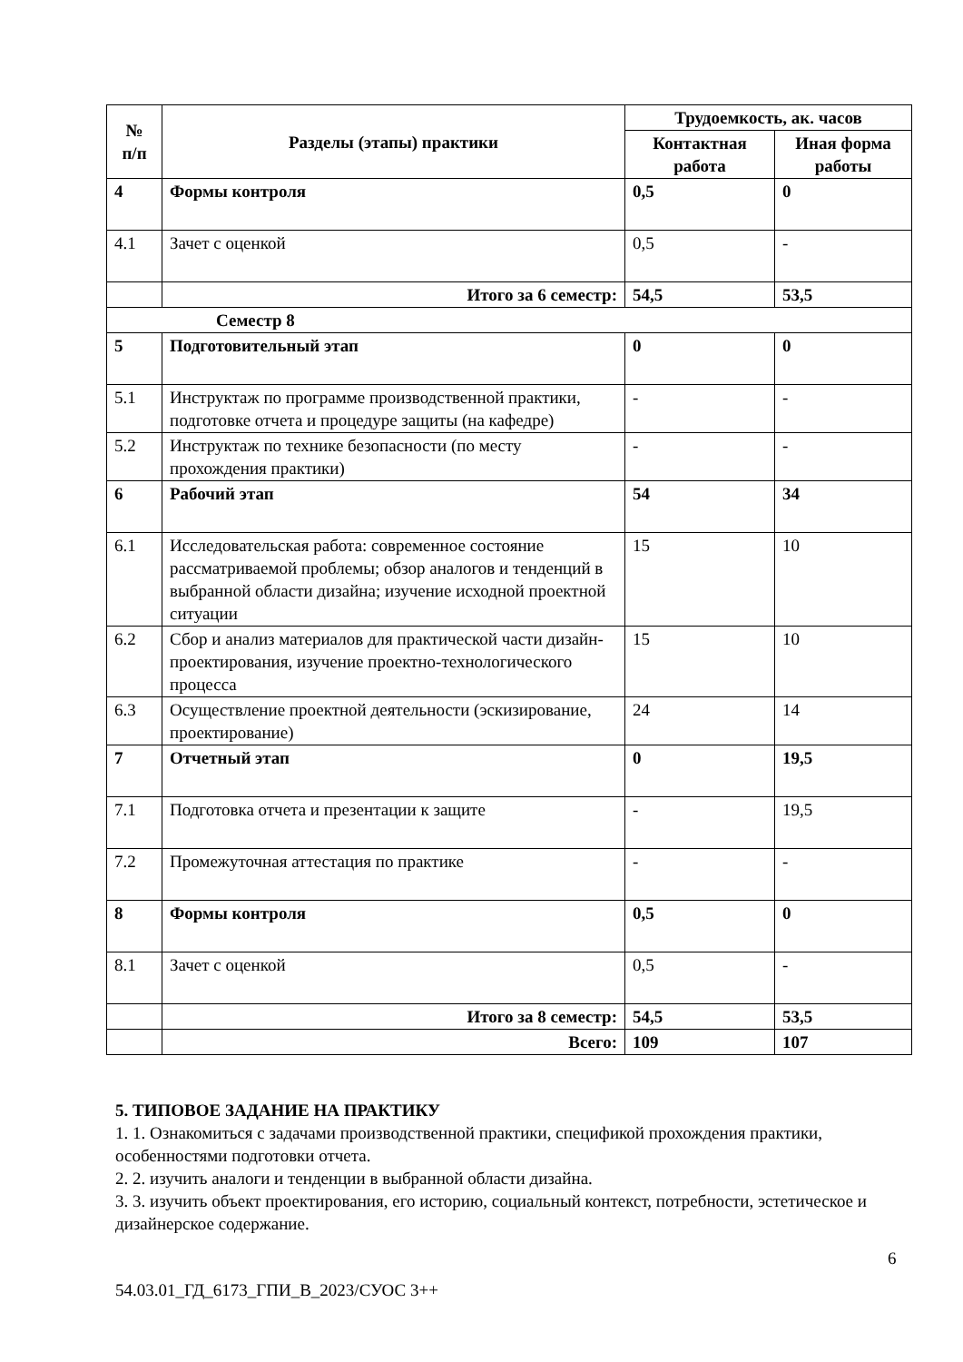| № п/п | Разделы (этапы) практики | Трудоемкость, ак. часов | |
| --- | --- | --- | --- |
| | | Контактная работа | Иная форма работы |
| 4 | Формы контроля | 0,5 | 0 |
| 4.1 | Зачет с оценкой | 0,5 | - |
| | Итого за 6 семестр: | 54,5 | 53,5 |
| Семестр 8 | | | |
| 5 | Подготовительный этап | 0 | 0 |
| 5.1 | Инструктаж по программе производственной практики, подготовке отчета и процедуре защиты (на кафедре) | - | - |
| 5.2 | Инструктаж по технике безопасности (по месту прохождения практики) | - | - |
| 6 | Рабочий этап | 54 | 34 |
| 6.1 | Исследовательская работа: современное состояние рассматриваемой проблемы; обзор аналогов и тенденций в выбранной области дизайна; изучение исходной проектной ситуации | 15 | 10 |
| 6.2 | Сбор и анализ материалов для практической части дизайн-проектирования, изучение проектно-технологического процесса | 15 | 10 |
| 6.3 | Осуществление проектной деятельности (эскизирование, проектирование) | 24 | 14 |
| 7 | Отчетный этап | 0 | 19,5 |
| 7.1 | Подготовка отчета и презентации к защите | - | 19,5 |
| 7.2 | Промежуточная аттестация по практике | - | - |
| 8 | Формы контроля | 0,5 | 0 |
| 8.1 | Зачет с оценкой | 0,5 | - |
| | Итого за 8 семестр: | 54,5 | 53,5 |
| | Всего: | 109 | 107 |
5. ТИПОВОЕ ЗАДАНИЕ НА ПРАКТИКУ
1. 1. Ознакомиться с задачами производственной практики, спецификой прохождения практики, особенностями подготовки отчета.
2. 2. изучить аналоги и тенденции в выбранной области дизайна.
3. 3. изучить объект проектирования, его историю, социальный контекст, потребности, эстетическое и дизайнерское содержание.
6
54.03.01_ГД_6173_ГПИ_В_2023/СУОС 3++